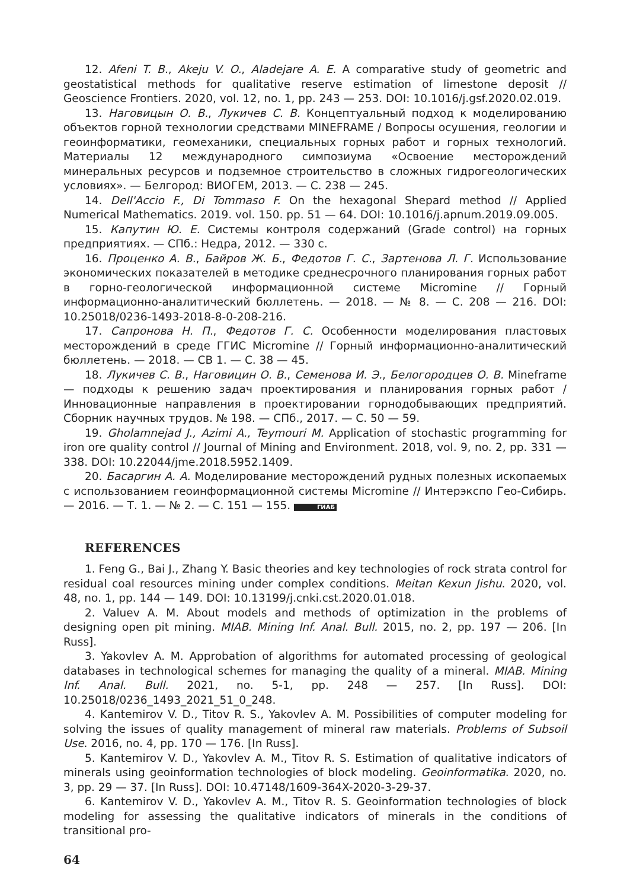12. Afeni T. B., Akeju V. O., Aladejare A. E. A comparative study of geometric and geostatistical methods for qualitative reserve estimation of limestone deposit // Geoscience Frontiers. 2020, vol. 12, no. 1, pp. 243 — 253. DOI: 10.1016/j.gsf.2020.02.019.
13. Наговицын О. В., Лукичев С. В. Концептуальный подход к моделированию объектов горной технологии средствами MINEFRAME / Вопросы осушения, геологии и геоинформатики, геомеханики, специальных горных работ и горных технологий. Материалы 12 международного симпозиума «Освоение месторождений минеральных ресурсов и подземное строительство в сложных гидрогеологических условиях». — Белгород: ВИОГЕМ, 2013. — С. 238 — 245.
14. Dell'Accio F., Di Tommaso F. On the hexagonal Shepard method // Applied Numerical Mathematics. 2019. vol. 150. pp. 51 — 64. DOI: 10.1016/j.apnum.2019.09.005.
15. Капутин Ю. Е. Системы контроля содержаний (Grade control) на горных предприятиях. — СПб.: Недра, 2012. — 330 с.
16. Проценко А. В., Байров Ж. Б., Федотов Г. С., Зартенова Л. Г. Использование экономических показателей в методике среднесрочного планирования горных работ в горно-геологической информационной системе Micromine // Горный информационно-аналитический бюллетень. — 2018. — № 8. — С. 208 — 216. DOI: 10.25018/0236-1493-2018-8-0-208-216.
17. Сапронова Н. П., Федотов Г. С. Особенности моделирования пластовых месторождений в среде ГГИС Micromine // Горный информационно-аналитический бюллетень. — 2018. — СВ 1. — С. 38 — 45.
18. Лукичев С. В., Наговицин О. В., Семенова И. Э., Белогородцев О. В. Mineframe — подходы к решению задач проектирования и планирования горных работ / Инновационные направления в проектировании горнодобывающих предприятий. Сборник научных трудов. № 198. — СПб., 2017. — С. 50 — 59.
19. Gholamnejad J., Azimi A., Teymouri M. Application of stochastic programming for iron ore quality control // Journal of Mining and Environment. 2018, vol. 9, no. 2, pp. 331 — 338. DOI: 10.22044/jme.2018.5952.1409.
20. Басаргин А. А. Моделирование месторождений рудных полезных ископаемых с использованием геоинформационной системы Micromine // Интерэкспо Гео-Сибирь. — 2016. — Т. 1. — № 2. — С. 151 — 155. ГИАБ
REFERENCES
1. Feng G., Bai J., Zhang Y. Basic theories and key technologies of rock strata control for residual coal resources mining under complex conditions. Meitan Kexun Jishu. 2020, vol. 48, no. 1, pp. 144 — 149. DOI: 10.13199/j.cnki.cst.2020.01.018.
2. Valuev A. M. About models and methods of optimization in the problems of designing open pit mining. MIAB. Mining Inf. Anal. Bull. 2015, no. 2, pp. 197 — 206. [In Russ].
3. Yakovlev A. M. Approbation of algorithms for automated processing of geological databases in technological schemes for managing the quality of a mineral. MIAB. Mining Inf. Anal. Bull. 2021, no. 5-1, pp. 248 — 257. [In Russ]. DOI: 10.25018/0236_1493_2021_51_0_248.
4. Kantemirov V. D., Titov R. S., Yakovlev A. M. Possibilities of computer modeling for solving the issues of quality management of mineral raw materials. Problems of Subsoil Use. 2016, no. 4, pp. 170 — 176. [In Russ].
5. Kantemirov V. D., Yakovlev A. M., Titov R. S. Estimation of qualitative indicators of minerals using geoinformation technologies of block modeling. Geoinformatika. 2020, no. 3, pp. 29 — 37. [In Russ]. DOI: 10.47148/1609-364X-2020-3-29-37.
6. Kantemirov V. D., Yakovlev A. M., Titov R. S. Geoinformation technologies of block modeling for assessing the qualitative indicators of minerals in the conditions of transitional pro-
64